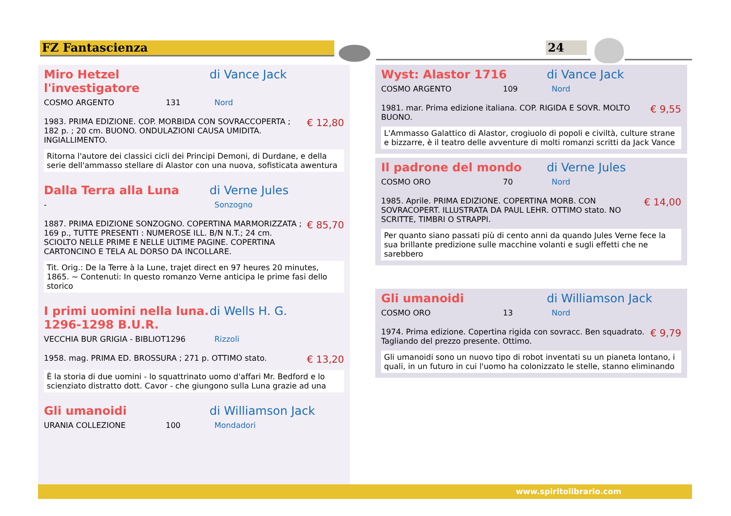FZ Fantascienza 24
Miro Hetzel l'investigatore di Vance Jack
COSMO ARGENTO 131 Nord
1983. PRIMA EDIZIONE. COP. MORBIDA CON SOVRACCOPERTA ; 182 p. ; 20 cm. BUONO. ONDULAZIONI CAUSA UMIDITA. INGIALLIMENTO. € 12,80
Ritorna l'autore dei classici cicli dei Principi Demoni, di Durdane, e della serie dell'ammasso stellare di Alastor con una nuova, sofisticata awentura
Dalla Terra alla Luna di Verne Jules
- Sonzogno
1887. PRIMA EDIZIONE SONZOGNO. COPERTINA MARMORIZZATA ; 169 p., TUTTE PRESENTI : NUMEROSE ILL. B/N N.T.; 24 cm. SCIOLTO NELLE PRIME E NELLE ULTIME PAGINE. COPERTINA CARTONCINO E TELA AL DORSO DA INCOLLARE. € 85,70
Tit. Orig.: De la Terre à la Lune, trajet direct en 97 heures 20 minutes, 1865. ~ Contenuti: In questo romanzo Verne anticipa le prime fasi dello storico
I primi uomini nella luna. 1296-1298 B.U.R. di Wells H. G.
VECCHIA BUR GRIGIA - BIBLIOT 1296 Rizzoli
1958. mag. PRIMA ED. BROSSURA ; 271 p. OTTIMO stato. € 13,20
È la storia di due uomini - lo squattrinato uomo d'affari Mr. Bedford e lo scienziato distratto dott. Cavor - che giungono sulla Luna grazie ad una
Gli umanoidi di Williamson Jack
URANIA COLLEZIONE 100 Mondadori
Wyst: Alastor 1716 di Vance Jack
COSMO ARGENTO 109 Nord
1981. mar. Prima edizione italiana. COP. RIGIDA E SOVR. MOLTO BUONO. € 9,55
L'Ammasso Galattico di Alastor, crogiuolo di popoli e civiltà, culture strane e bizzarre, è il teatro delle avventure di molti romanzi scritti da Jack Vance
Il padrone del mondo di Verne Jules
COSMO ORO 70 Nord
1985. Aprile. PRIMA EDIZIONE. COPERTINA MORB. CON SOVRACOPERT. ILLUSTRATA DA PAUL LEHR. OTTIMO stato. NO SCRITTE, TIMBRI O STRAPPI. € 14,00
Per quanto siano passati più di cento anni da quando Jules Verne fece la sua brillante predizione sulle macchine volanti e sugli effetti che ne sarebbero
Gli umanoidi di Williamson Jack
COSMO ORO 13 Nord
1974. Prima edizione. Copertina rigida con sovracc. Ben squadrato. Tagliando del prezzo presente. Ottimo. € 9,79
Gli umanoidi sono un nuovo tipo di robot inventati su un pianeta lontano, i quali, in un futuro in cui l'uomo ha colonizzato le stelle, stanno eliminando
www.spiritolibrario.com